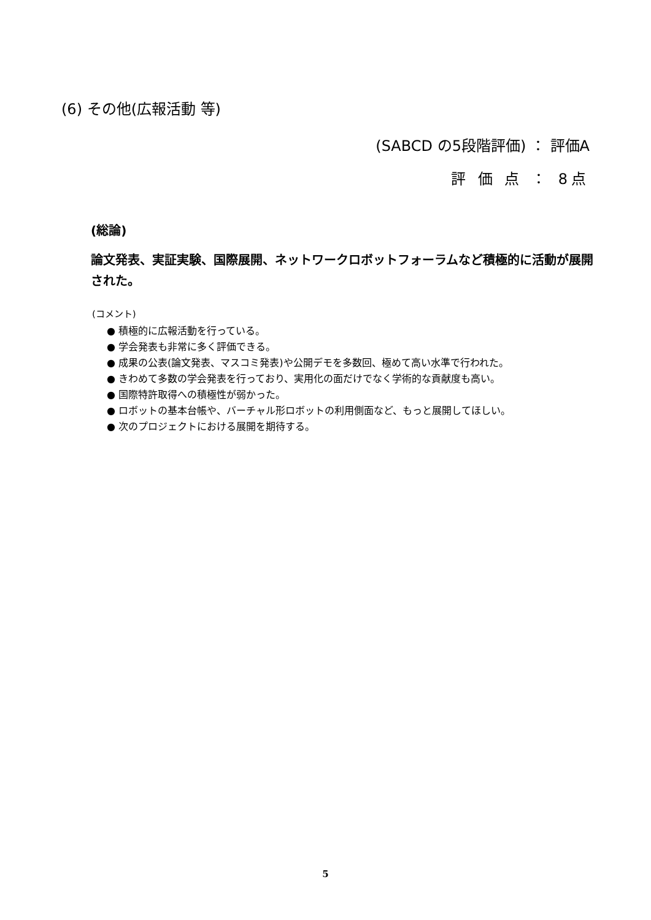(6) その他(広報活動 等)
(SABCD の5段階評価) ： 評価A
評 価 点 ： 8点
(総論)
論文発表、実証実験、国際展開、ネットワークロボットフォーラムなど積極的に活動が展開された。
(コメント)
● 積極的に広報活動を行っている。
● 学会発表も非常に多く評価できる。
● 成果の公表(論文発表、マスコミ発表)や公開デモを多数回、極めて高い水準で行われた。
● きわめて多数の学会発表を行っており、実用化の面だけでなく学術的な貢献度も高い。
● 国際特許取得への積極性が弱かった。
● ロボットの基本台帳や、バーチャル形ロボットの利用側面など、もっと展開してほしい。
● 次のプロジェクトにおける展開を期待する。
5